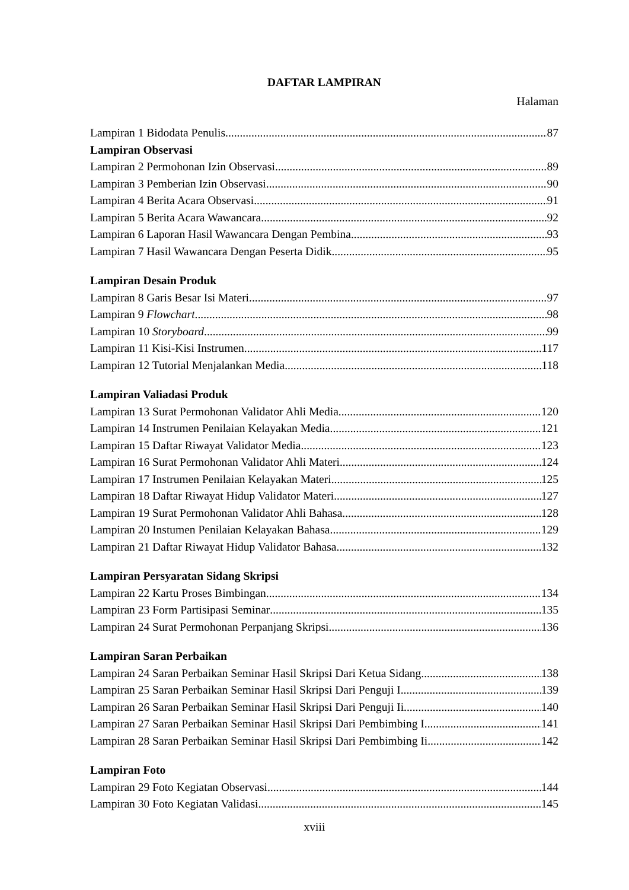DAFTAR LAMPIRAN
Halaman
Lampiran 1 Bidodata Penulis 87
Lampiran Observasi
Lampiran 2 Permohonan Izin Observasi 89
Lampiran 3 Pemberian Izin Observasi 90
Lampiran 4 Berita Acara Observasi 91
Lampiran 5 Berita Acara Wawancara 92
Lampiran 6 Laporan Hasil Wawancara Dengan Pembina 93
Lampiran 7 Hasil Wawancara Dengan Peserta Didik 95
Lampiran Desain Produk
Lampiran 8 Garis Besar Isi Materi 97
Lampiran 9 Flowchart 98
Lampiran 10 Storyboard 99
Lampiran 11 Kisi-Kisi Instrumen 117
Lampiran 12 Tutorial Menjalankan Media 118
Lampiran Valiadasi Produk
Lampiran 13 Surat Permohonan Validator Ahli Media 120
Lampiran 14 Instrumen Penilaian Kelayakan Media 121
Lampiran 15 Daftar Riwayat Validator Media 123
Lampiran 16 Surat Permohonan Validator Ahli Materi 124
Lampiran 17 Instrumen Penilaian Kelayakan Materi 125
Lampiran 18 Daftar Riwayat Hidup Validator Materi 127
Lampiran 19 Surat Permohonan Validator Ahli Bahasa 128
Lampiran 20 Instumen Penilaian Kelayakan Bahasa 129
Lampiran 21 Daftar Riwayat Hidup Validator Bahasa 132
Lampiran Persyaratan Sidang Skripsi
Lampiran 22 Kartu Proses Bimbingan 134
Lampiran 23 Form Partisipasi Seminar 135
Lampiran 24 Surat Permohonan Perpanjang Skripsi 136
Lampiran Saran Perbaikan
Lampiran 24 Saran Perbaikan Seminar Hasil Skripsi Dari Ketua Sidang 138
Lampiran 25 Saran Perbaikan Seminar Hasil Skripsi Dari Penguji I 139
Lampiran 26 Saran Perbaikan Seminar Hasil Skripsi Dari Penguji Ii 140
Lampiran 27 Saran Perbaikan Seminar Hasil Skripsi Dari Pembimbing I 141
Lampiran 28 Saran Perbaikan Seminar Hasil Skripsi Dari Pembimbing Ii 142
Lampiran Foto
Lampiran 29 Foto Kegiatan Observasi 144
Lampiran 30 Foto Kegiatan Validasi 145
xviii